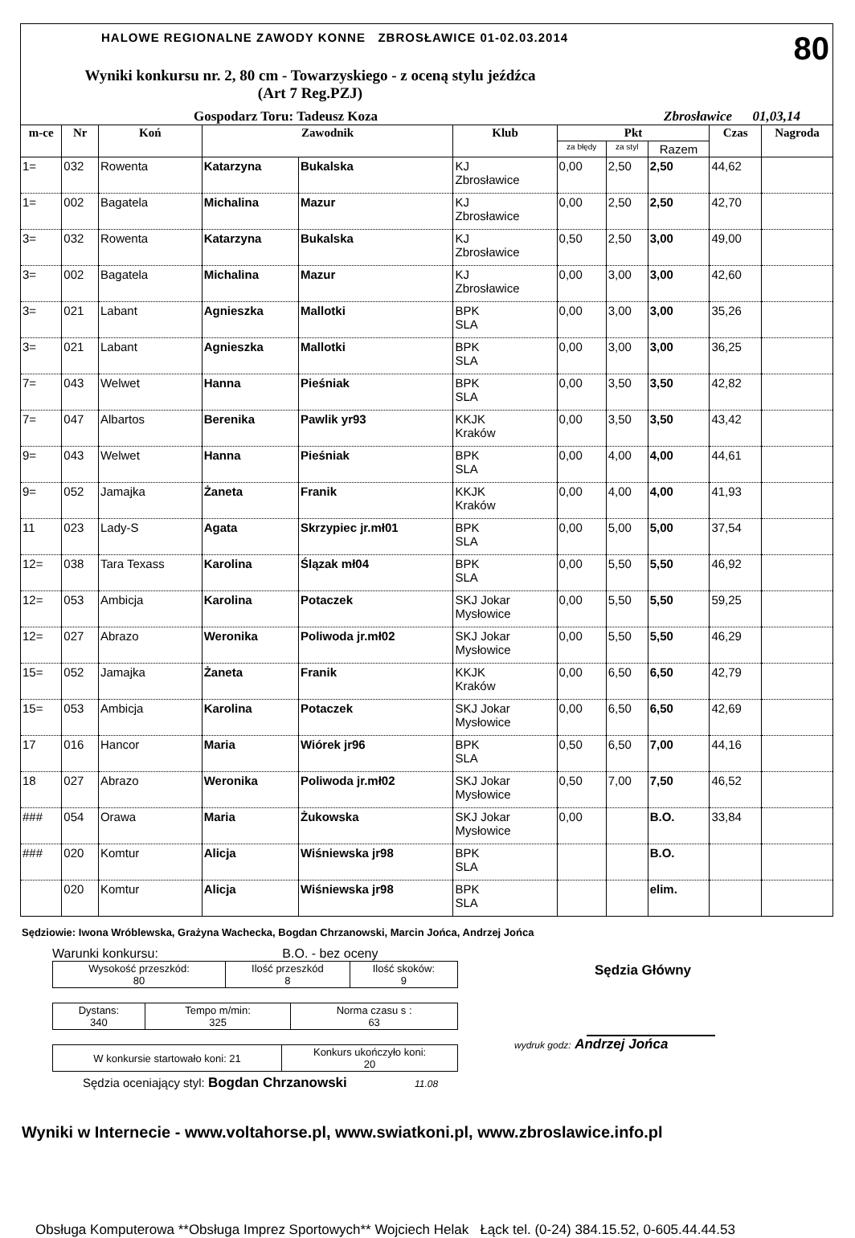HALOWE REGIONALNE ZAWODY KONNE ZBROSŁAWICE 01-02.03.2014 80
Wyniki konkursu nr. 2, 80 cm - Towarzyskiego - z oceną stylu jeźdźca
(Art 7 Reg.PZJ)
Gospodarz Toru: Tadeusz Koza Zbrosławice 01,03,14
| m-ce | Nr | Koń | Zawodnik | | Klub | Pkt | | | Czas | Nagroda |
| --- | --- | --- | --- | --- | --- | --- | --- | --- | --- | --- |
| | | | | | | za błędy | za styl | Razem | | |
| 1= | 032 | Rowenta | Katarzyna | Bukalska | KJ Zbrosławice | 0,00 | 2,50 | 2,50 | 44,62 | |
| 1= | 002 | Bagatela | Michalina | Mazur | KJ Zbrosławice | 0,00 | 2,50 | 2,50 | 42,70 | |
| 3= | 032 | Rowenta | Katarzyna | Bukalska | KJ Zbrosławice | 0,50 | 2,50 | 3,00 | 49,00 | |
| 3= | 002 | Bagatela | Michalina | Mazur | KJ Zbrosławice | 0,00 | 3,00 | 3,00 | 42,60 | |
| 3= | 021 | Labant | Agnieszka | Mallotki | BPK SLA | 0,00 | 3,00 | 3,00 | 35,26 | |
| 3= | 021 | Labant | Agnieszka | Mallotki | BPK SLA | 0,00 | 3,00 | 3,00 | 36,25 | |
| 7= | 043 | Welwet | Hanna | Pieśniak | BPK SLA | 0,00 | 3,50 | 3,50 | 42,82 | |
| 7= | 047 | Albartos | Berenika | Pawlik yr93 | KKJK Kraków | 0,00 | 3,50 | 3,50 | 43,42 | |
| 9= | 043 | Welwet | Hanna | Pieśniak | BPK SLA | 0,00 | 4,00 | 4,00 | 44,61 | |
| 9= | 052 | Jamajka | Żaneta | Franik | KKJK Kraków | 0,00 | 4,00 | 4,00 | 41,93 | |
| 11 | 023 | Lady-S | Agata | Skrzypiec jr.mł01 | BPK SLA | 0,00 | 5,00 | 5,00 | 37,54 | |
| 12= | 038 | Tara Texass | Karolina | Ślązak mł04 | BPK SLA | 0,00 | 5,50 | 5,50 | 46,92 | |
| 12= | 053 | Ambicja | Karolina | Potaczek | SKJ Jokar Mysłowice | 0,00 | 5,50 | 5,50 | 59,25 | |
| 12= | 027 | Abrazo | Weronika | Poliwoda jr.mł02 | SKJ Jokar Mysłowice | 0,00 | 5,50 | 5,50 | 46,29 | |
| 15= | 052 | Jamajka | Żaneta | Franik | KKJK Kraków | 0,00 | 6,50 | 6,50 | 42,79 | |
| 15= | 053 | Ambicja | Karolina | Potaczek | SKJ Jokar Mysłowice | 0,00 | 6,50 | 6,50 | 42,69 | |
| 17 | 016 | Hancor | Maria | Wiórek jr96 | BPK SLA | 0,50 | 6,50 | 7,00 | 44,16 | |
| 18 | 027 | Abrazo | Weronika | Poliwoda jr.mł02 | SKJ Jokar Mysłowice | 0,50 | 7,00 | 7,50 | 46,52 | |
| ### | 054 | Orawa | Maria | Żukowska | SKJ Jokar Mysłowice | 0,00 | | B.O. | 33,84 | |
| ### | 020 | Komtur | Alicja | Wiśniewska jr98 | BPK SLA | | | B.O. | | |
| | 020 | Komtur | Alicja | Wiśniewska jr98 | BPK SLA | | | elim. | | |
Sędziowie: Iwona Wróblewska, Grażyna Wachecka, Bogdan Chrzanowski, Marcin Jońca, Andrzej Jońca
Warunki konkursu: B.O. - bez oceny
| Wysokość przeszkód: 80 | Ilość przeszkód 8 | Ilość skoków: 9 |
| Dystans: 340 | Tempo m/min: 325 | Norma czasu s : 63 |
| W konkursie startowało koni: 21 | Konkurs ukończyło koni: 20 |
Sędzia oceniający styl: Bogdan Chrzanowski 11.08
Sędzia Główny
wydruk godz: Andrzej Jońca
Wyniki w Internecie - www.voltahorse.pl, www.swiatkoni.pl, www.zbroslawice.info.pl
Obsługa Komputerowa **Obsługa Imprez Sportowych** Wojciech Helak Łąck tel. (0-24) 384.15.52, 0-605.44.44.53